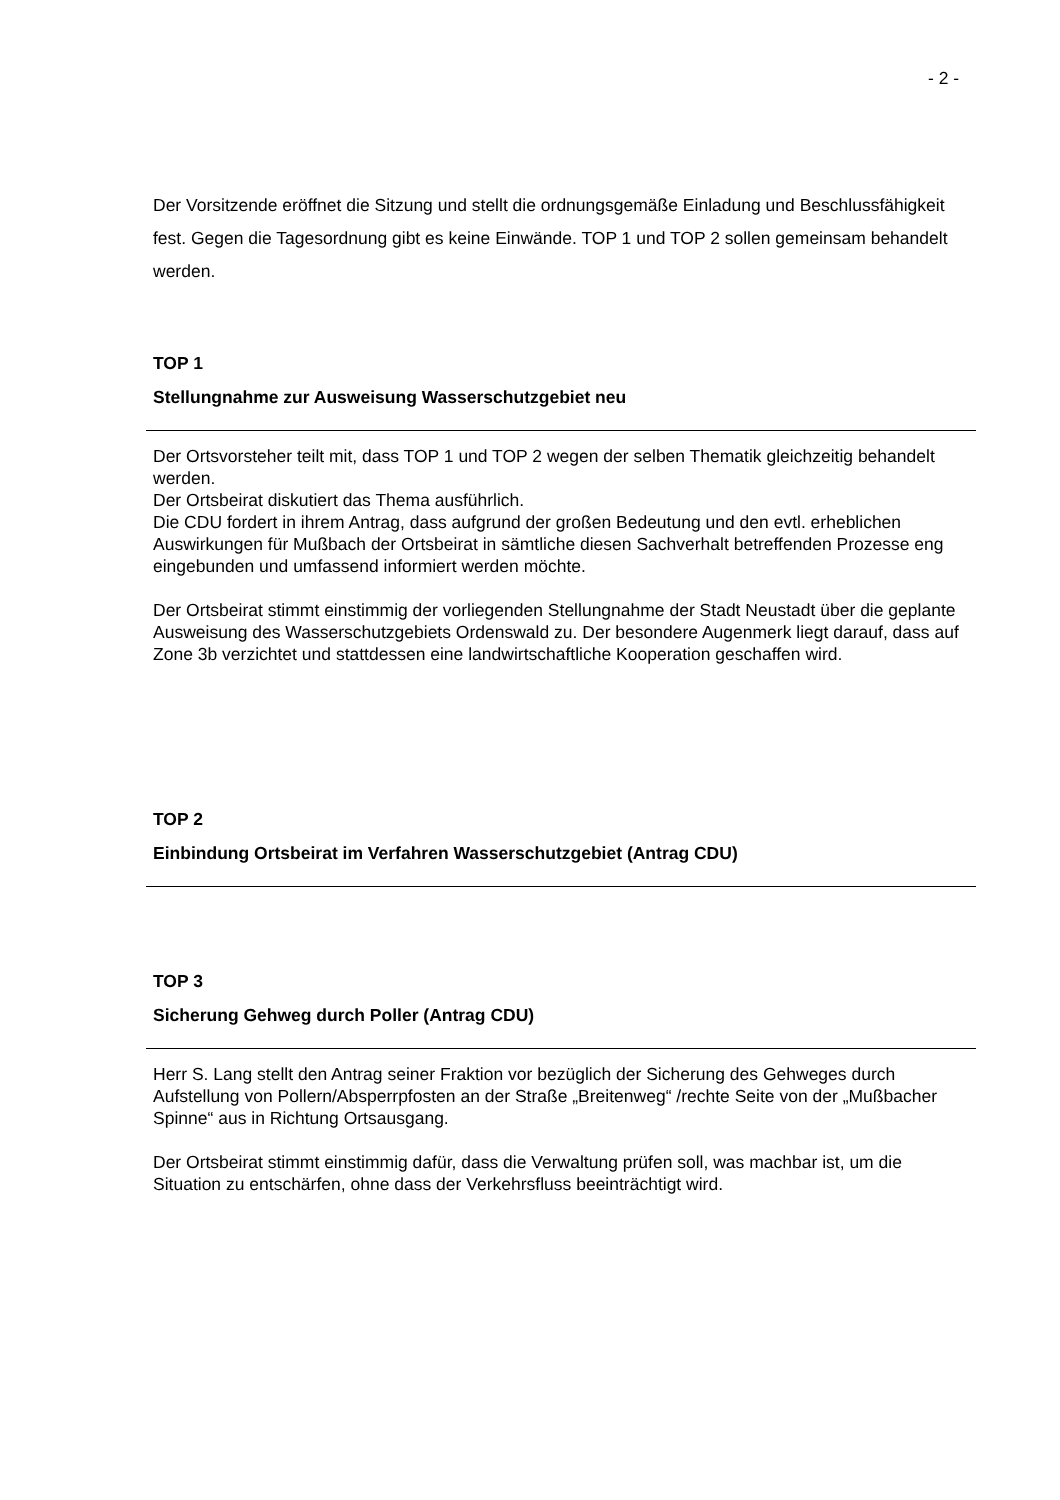- 2 -
Der Vorsitzende eröffnet die Sitzung und stellt die ordnungsgemäße Einladung und Beschlussfähigkeit fest. Gegen die Tagesordnung gibt es keine Einwände. TOP 1 und TOP 2 sollen gemeinsam behandelt werden.
TOP 1
Stellungnahme zur Ausweisung Wasserschutzgebiet neu
Der Ortsvorsteher teilt mit, dass TOP 1 und TOP 2 wegen der selben Thematik gleichzeitig behandelt werden.
Der Ortsbeirat diskutiert das Thema ausführlich.
Die CDU fordert in ihrem Antrag, dass aufgrund der großen Bedeutung und den evtl. erheblichen Auswirkungen für Mußbach der Ortsbeirat in sämtliche diesen Sachverhalt betreffenden Prozesse eng eingebunden und umfassend informiert werden möchte.
Der Ortsbeirat stimmt einstimmig der vorliegenden Stellungnahme der Stadt Neustadt über die geplante Ausweisung des Wasserschutzgebiets Ordenswald zu. Der besondere Augenmerk liegt darauf, dass auf Zone 3b verzichtet und stattdessen eine landwirtschaftliche Kooperation geschaffen wird.
TOP 2
Einbindung Ortsbeirat im Verfahren Wasserschutzgebiet (Antrag CDU)
TOP 3
Sicherung Gehweg durch Poller (Antrag CDU)
Herr S. Lang stellt den Antrag seiner Fraktion vor bezüglich der Sicherung des Gehweges durch Aufstellung von Pollern/Absperrpfosten an der Straße „Breitenweg“ /rechte Seite von der „Mußbacher Spinne“ aus in Richtung Ortsausgang.
Der Ortsbeirat stimmt einstimmig dafür, dass die Verwaltung prüfen soll, was machbar ist, um die Situation zu entschärfen, ohne dass der Verkehrsfluss beeinträchtigt wird.